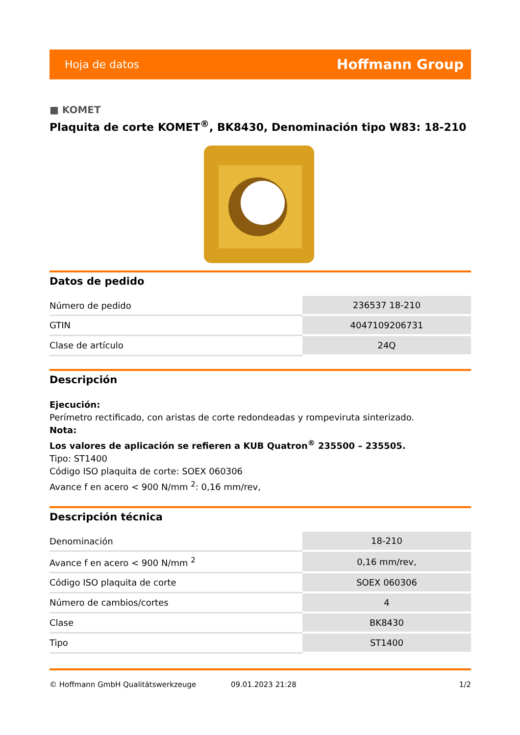Hoja de datos Hoffmann Group
■ KOMET
Plaquita de corte KOMET<sup>®</sup>, BK8430, Denominación tipo W83: 18-210
Datos de pedido
| Número de pedido | 236537 18-210 |
| GTIN | 4047109206731 |
| Clase de artículo | 24Q |
Descripción
Ejecución:
Perímetro rectificado, con aristas de corte redondeadas y rompeviruta sinterizado.
Nota:
Los valores de aplicación se refieren a KUB Quatron<sup>®</sup> 235500 – 235505.
Tipo: ST1400
Código ISO plaquita de corte: SOEX 060306
Avance f en acero < 900 N/mm <sup>2</sup>: 0,16 mm/rev,
Descripción técnica
| Denominación | 18-210 |
| Avance f en acero < 900 N/mm <sup>2</sup> | 0,16 mm/rev, |
| Código ISO plaquita de corte | SOEX 060306 |
| Número de cambios/cortes | 4 |
| Clase | BK8430 |
| Tipo | ST1400 |
© Hoffmann GmbH Qualitätswerkzeuge 09.01.2023 21:28 1/2